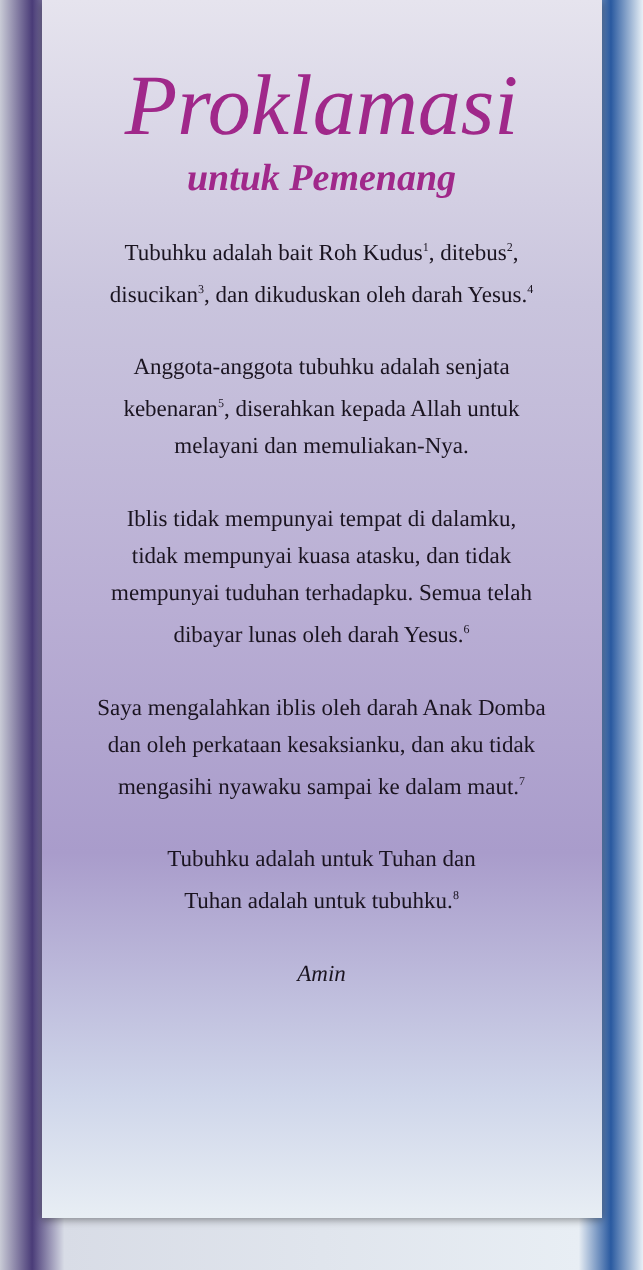Proklamasi
untuk Pemenang
Tubuhku adalah bait Roh Kudus<sup>1</sup>, ditebus<sup>2</sup>,
disucikan<sup>3</sup>, dan dikuduskan oleh darah Yesus.<sup>4</sup>
Anggota-anggota tubuhku adalah senjata
kebenaran<sup>5</sup>, diserahkan kepada Allah untuk
melayani dan memuliakan-Nya.
Iblis tidak mempunyai tempat di dalamku,
tidak mempunyai kuasa atasku, dan tidak
mempunyai tuduhan terhadapku. Semua telah
dibayar lunas oleh darah Yesus.<sup>6</sup>
Saya mengalahkan iblis oleh darah Anak Domba
dan oleh perkataan kesaksianku, dan aku tidak
mengasihi nyawaku sampai ke dalam maut.<sup>7</sup>
Tubuhku adalah untuk Tuhan dan
Tuhan adalah untuk tubuhku.<sup>8</sup>
Amin